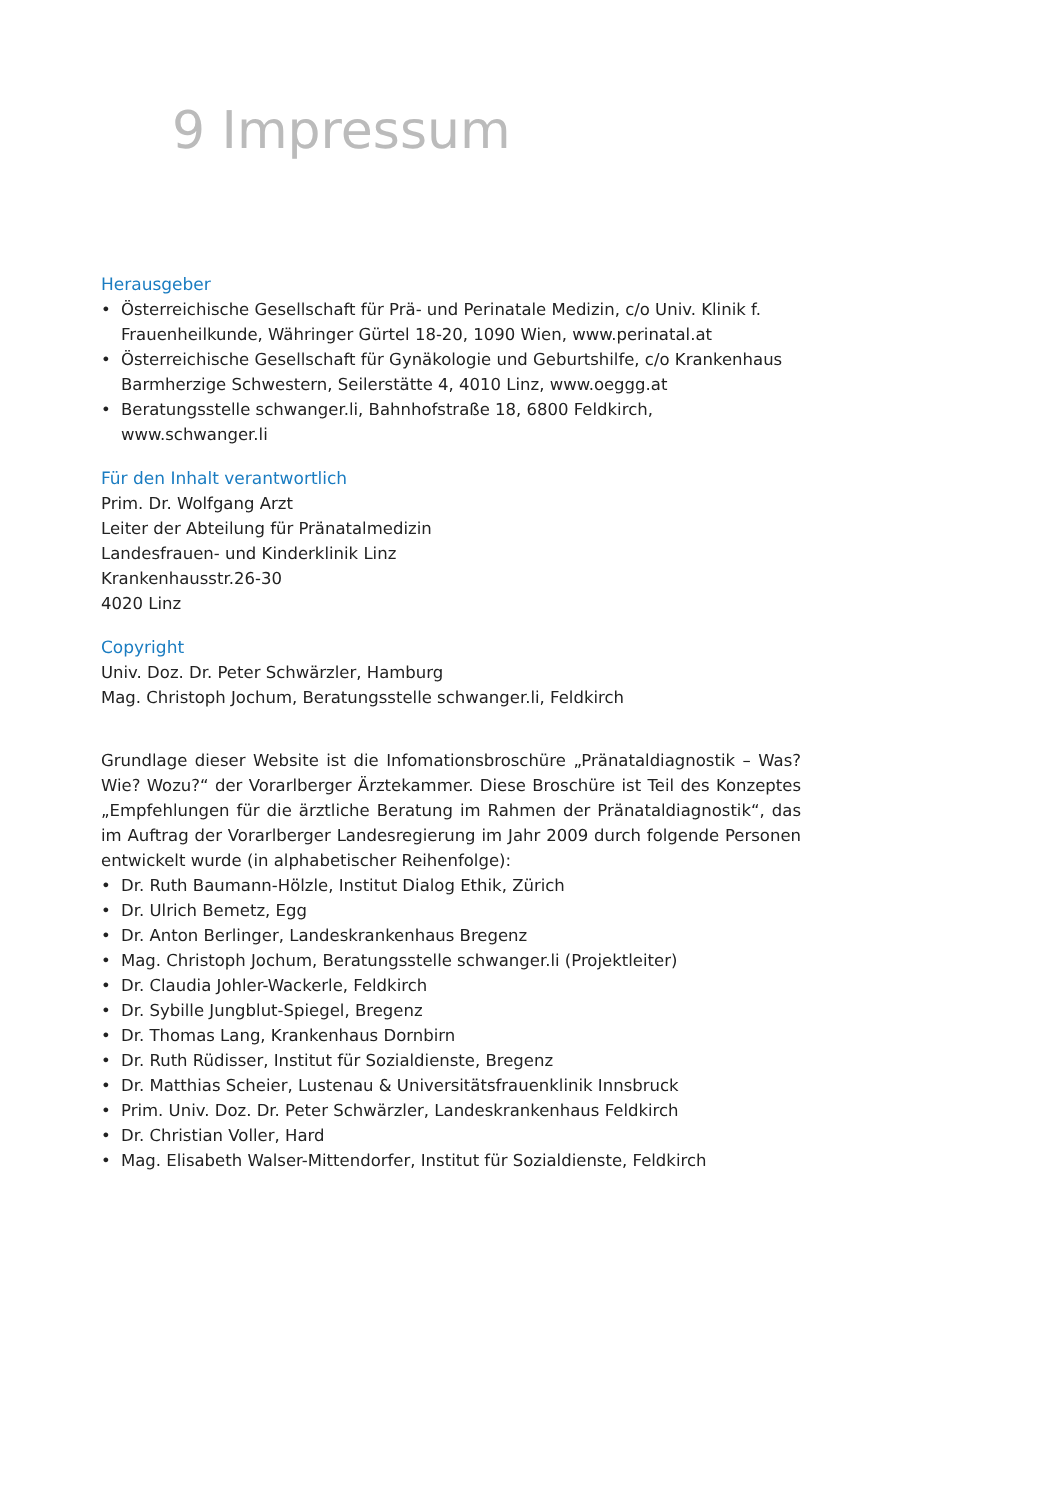9 Impressum
Herausgeber
• Österreichische Gesellschaft für Prä- und Perinatale Medizin, c/o Univ. Klinik f. Frauenheilkunde, Währinger Gürtel 18-20, 1090 Wien, www.perinatal.at
• Österreichische Gesellschaft für Gynäkologie und Geburtshilfe, c/o Krankenhaus Barmherzige Schwestern, Seilerstätte 4, 4010 Linz, www.oeggg.at
• Beratungsstelle schwanger.li, Bahnhofstraße 18, 6800 Feldkirch, www.schwanger.li
Für den Inhalt verantwortlich
Prim. Dr. Wolfgang Arzt
Leiter der Abteilung für Pränatalmedizin
Landesfrauen- und Kinderklinik Linz
Krankenhausstr.26-30
4020 Linz
Copyright
Univ. Doz. Dr. Peter Schwärzler, Hamburg
Mag. Christoph Jochum, Beratungsstelle schwanger.li, Feldkirch
Grundlage dieser Website ist die Infomationsbroschüre „Pränataldiagnostik – Was? Wie? Wozu?“ der Vorarlberger Ärztekammer. Diese Broschüre ist Teil des Konzeptes „Empfehlungen für die ärztliche Beratung im Rahmen der Pränataldiagnostik“, das im Auftrag der Vorarlberger Landesregierung im Jahr 2009 durch folgende Personen entwickelt wurde (in alphabetischer Reihenfolge):
• Dr. Ruth Baumann-Hölzle, Institut Dialog Ethik, Zürich
• Dr. Ulrich Bemetz, Egg
• Dr. Anton Berlinger, Landeskrankenhaus Bregenz
• Mag. Christoph Jochum, Beratungsstelle schwanger.li (Projektleiter)
• Dr. Claudia Johler-Wackerle, Feldkirch
• Dr. Sybille Jungblut-Spiegel, Bregenz
• Dr. Thomas Lang, Krankenhaus Dornbirn
• Dr. Ruth Rüdisser, Institut für Sozialdienste, Bregenz
• Dr. Matthias Scheier, Lustenau & Universitätsfrauenklinik Innsbruck
• Prim. Univ. Doz. Dr. Peter Schwärzler, Landeskrankenhaus Feldkirch
• Dr. Christian Voller, Hard
• Mag. Elisabeth Walser-Mittendorfer, Institut für Sozialdienste, Feldkirch